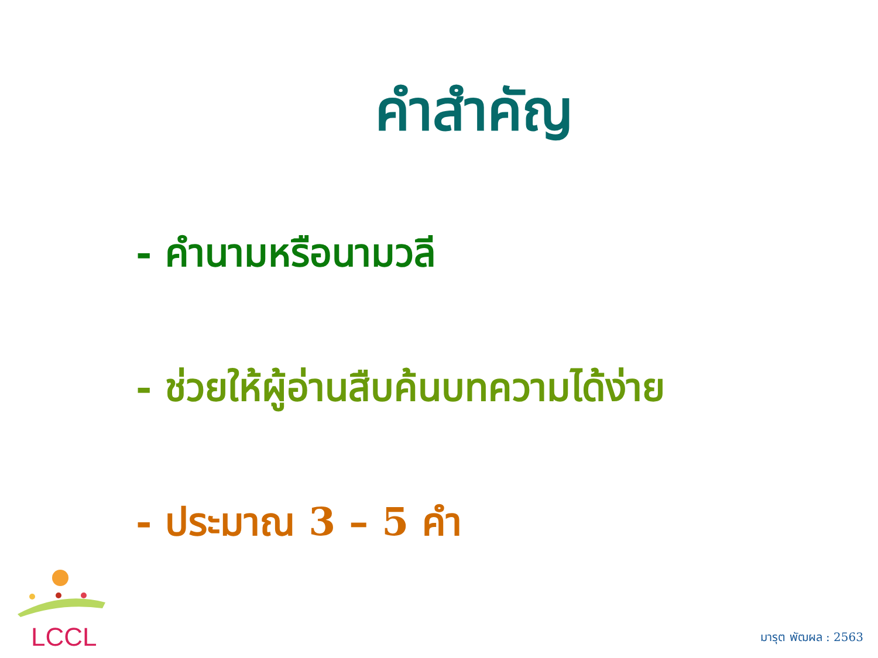คำสำคัญ
- คำนามหรือนามวลี
- ช่วยให้ผู้อ่านสืบค้นบทความได้ง่าย
- ประมาณ 3 – 5 คำ
LCCL
มารุต พัฒผล : 2563